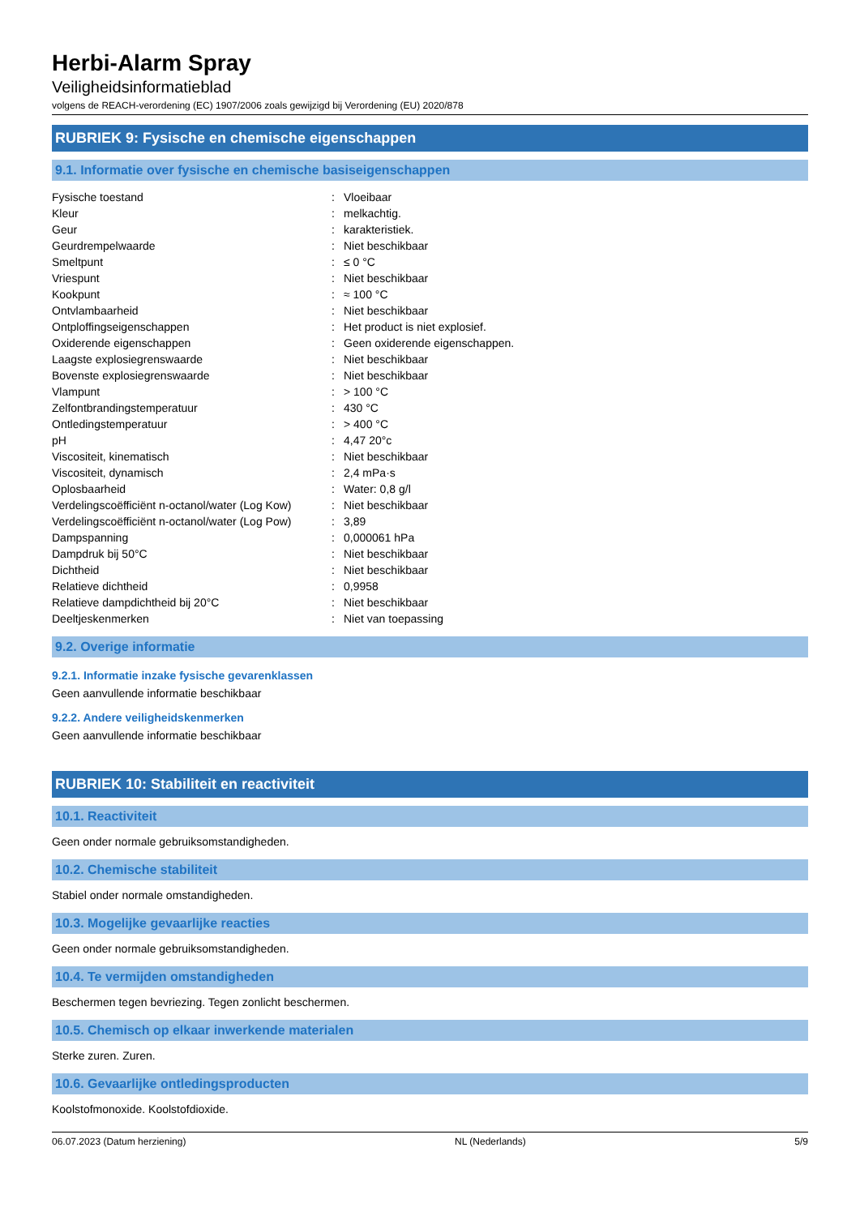Herbi-Alarm Spray
Veiligheidsinformatieblad
volgens de REACH-verordening (EC) 1907/2006 zoals gewijzigd bij Verordening (EU) 2020/878
RUBRIEK 9: Fysische en chemische eigenschappen
9.1. Informatie over fysische en chemische basiseigenschappen
| Fysische toestand | : | Vloeibaar |
| Kleur | : | melkachtig. |
| Geur | : | karakteristiek. |
| Geurdrempelwaarde | : | Niet beschikbaar |
| Smeltpunt | : | ≤ 0 °C |
| Vriespunt | : | Niet beschikbaar |
| Kookpunt | : | ≈ 100 °C |
| Ontvlambaarheid | : | Niet beschikbaar |
| Ontploffingseigenschappen | : | Het product is niet explosief. |
| Oxiderende eigenschappen | : | Geen oxiderende eigenschappen. |
| Laagste explosiegrenswaarde | : | Niet beschikbaar |
| Bovenste explosiegrenswaarde | : | Niet beschikbaar |
| Vlampunt | : | > 100 °C |
| Zelfontbrandingstemperatuur | : | 430 °C |
| Ontledingstemperatuur | : | > 400 °C |
| pH | : | 4,47 20°c |
| Viscositeit, kinematisch | : | Niet beschikbaar |
| Viscositeit, dynamisch | : | 2,4 mPa·s |
| Oplosbaarheid | : | Water: 0,8 g/l |
| Verdelingscoëfficiënt n-octanol/water (Log Kow) | : | Niet beschikbaar |
| Verdelingscoëfficiënt n-octanol/water (Log Pow) | : | 3,89 |
| Dampspanning | : | 0,000061 hPa |
| Dampdruk bij 50°C | : | Niet beschikbaar |
| Dichtheid | : | Niet beschikbaar |
| Relatieve dichtheid | : | 0,9958 |
| Relatieve dampdichtheid bij 20°C | : | Niet beschikbaar |
| Deeltjeskenmerken | : | Niet van toepassing |
9.2. Overige informatie
9.2.1. Informatie inzake fysische gevarenklassen
Geen aanvullende informatie beschikbaar
9.2.2. Andere veiligheidskenmerken
Geen aanvullende informatie beschikbaar
RUBRIEK 10: Stabiliteit en reactiviteit
10.1. Reactiviteit
Geen onder normale gebruiksomstandigheden.
10.2. Chemische stabiliteit
Stabiel onder normale omstandigheden.
10.3. Mogelijke gevaarlijke reacties
Geen onder normale gebruiksomstandigheden.
10.4. Te vermijden omstandigheden
Beschermen tegen bevriezing. Tegen zonlicht beschermen.
10.5. Chemisch op elkaar inwerkende materialen
Sterke zuren. Zuren.
10.6. Gevaarlijke ontledingsproducten
Koolstofmonoxide. Koolstofdioxide.
06.07.2023 (Datum herziening) NL (Nederlands) 5/9